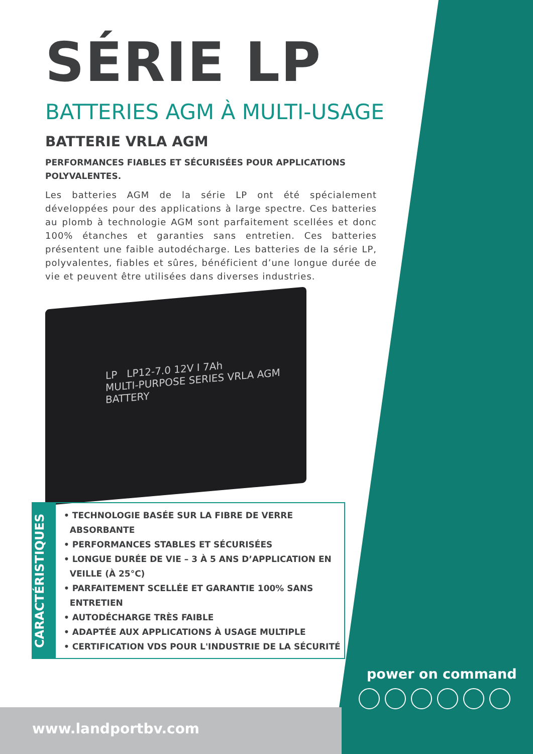SÉRIE LP
BATTERIES AGM À MULTI-USAGE
BATTERIE VRLA AGM
PERFORMANCES FIABLES ET SÉCURISÉES POUR APPLICATIONS POLYVALENTES.
Les batteries AGM de la série LP ont été spécialement développées pour des applications à large spectre. Ces batteries au plomb à technologie AGM sont parfaitement scellées et donc 100% étanches et garanties sans entretien. Ces batteries présentent une faible autodécharge. Les batteries de la série LP, polyvalentes, fiables et sûres, bénéficient d’une longue durée de vie et peuvent être utilisées dans diverses industries.
LP LP12-7.0 12V I 7Ah
MULTI-PURPOSE SERIES VRLA AGM BATTERY
CARACTÉRISTIQUES
• TECHNOLOGIE BASÉE SUR LA FIBRE DE VERRE
ABSORBANTE
• PERFORMANCES STABLES ET SÉCURISÉES
• LONGUE DURÉE DE VIE – 3 À 5 ANS D’APPLICATION EN
VEILLE (À 25°C)
• PARFAITEMENT SCELLÉE ET GARANTIE 100% SANS
ENTRETIEN
• AUTODÉCHARGE TRÈS FAIBLE
• ADAPTÉE AUX APPLICATIONS À USAGE MULTIPLE
• CERTIFICATION VDS POUR L'INDUSTRIE DE LA SÉCURITÉ
power on command
www.landportbv.com